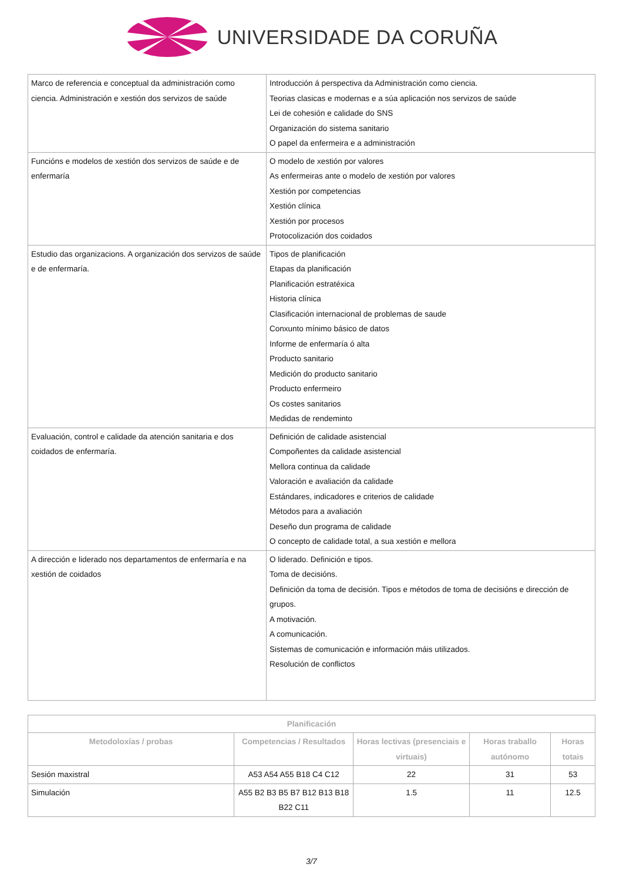UNIVERSIDADE DA CORUÑA
| Marco de referencia e conceptual da administración como ciencia. Administración e xestión dos servizos de saúde | Introducción á perspectiva da Administración como ciencia. Teorias clasicas e modernas e a súa aplicación nos servizos de saúde Lei de cohesión e calidade do SNS Organización do sistema sanitario O papel da enfermeira e a administración |
| Funcións e modelos de xestión dos servizos de saúde e de enfermaría | O modelo de xestión por valores As enfermeiras ante o modelo de xestión por valores Xestión por competencias Xestión clínica Xestión por procesos Protocolización dos coidados |
| Estudio das organizacions. A organización dos servizos de saúde e de enfermaría. | Tipos de planificación Etapas da planificación Planificación estratéxica Historia clínica Clasificación internacional de problemas de saude Conxunto mínimo básico de datos Informe de enfermaría ó alta Producto sanitario Medición do producto sanitario Producto enfermeiro Os costes sanitarios Medidas de rendeminto |
| Evaluación, control e calidade da atención sanitaria e dos coidados de enfermaría. | Definición de calidade asistencial Compoñentes da calidade asistencial Mellora continua da calidade Valoración e avaliación da calidade Estándares, indicadores e criterios de calidade Métodos para a avaliación Deseño dun programa de calidade O concepto de calidade total, a sua xestión e mellora |
| A dirección e liderado nos departamentos de enfermaría e na xestión de coidados | O liderado. Definición e tipos. Toma de decisións. Definición da toma de decisión. Tipos e métodos de toma de decisións e dirección de grupos. A motivación. A comunicación. Sistemas de comunicación e información máis utilizados. Resolución de conflictos |
| Planificación | | | | |
| --- | --- | --- | --- | --- |
| Metodoloxías / probas | Competencias / Resultados | Horas lectivas (presenciais e virtuais) | Horas traballo autónomo | Horas totais |
| Sesión maxistral | A53 A54 A55 B18 C4 C12 | 22 | 31 | 53 |
| Simulación | A55 B2 B3 B5 B7 B12 B13 B18 B22 C11 | 1.5 | 11 | 12.5 |
3/7